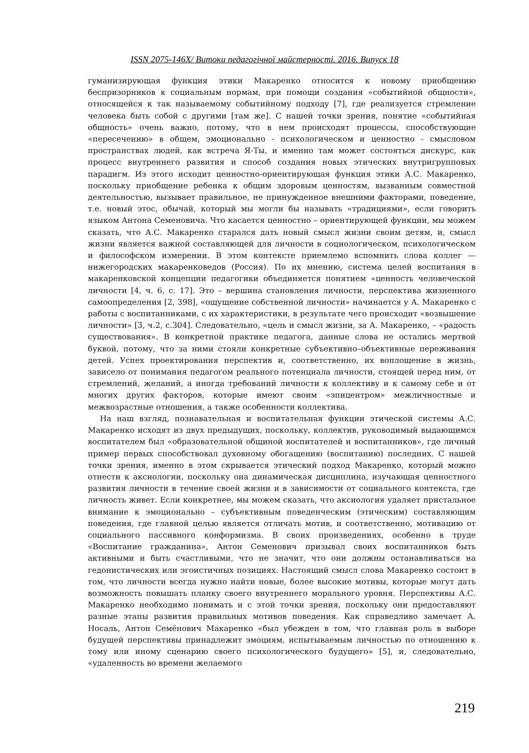ISSN 2075-146X/ Витоки педагогічної майстерності. 2016. Випуск 18
гуманизирующая функция этики Макаренко относится к новому приобщению беспризорников к социальным нормам, при помощи создания «событийной общности», относящейся к так называемому событийному подходу [7], где реализуется стремление человека быть собой с другими [там же]. С нашей точки зрения, понятие «событийная общность» очень важно, потому, что в нем происходят процессы, способствующие «пересечению» в общем, эмоционально - психологическом и ценностно - смысловом пространствах людей, как встреча Я-Ты, и именно там может состояться дискурс, как процесс внутреннего развития и способ создания новых этических внутригрупповых парадигм. Из этого исходит ценностно-ориентирующая функция этики А.С. Макаренко, поскольку приобщение ребенка к общим здоровым ценностям, вызванным совместной деятельностью, вызывает правильное, не принужденное внешними факторами, поведение, т.е. новый этос, обычай, который мы могли бы называть «традициями», если говорить языком Антона Семеновича. Что касается ценностно – ориентирующей функции, мы можем сказать, что А.С. Макаренко старался дать новый смысл жизни своим детям, и, смысл жизни является важной составляющей для личности в социологическом, психологическом и философском измерении. В этом контексте приемлемо вспомнить слова коллег — нижегородских макаренковедов (Россия). По их мнению, система целей воспитания в макаренковской концепции педагогики объединяется понятием «ценность человеческой личности [4, ч. 6, с. 17]. Это – вершина становления личности, перспектива жизненного самоопределения [2, 398], «ощущение собственной личности» начинается у А. Макаренко с работы с воспитанниками, с их характеристики, в результате чего происходит «возвышение личности» [3, ч.2, с.304]. Следовательно, «цель и смысл жизни, за А. Макаренко, – «радость существования». В конкретной практике педагога, данные слова не остались мертвой буквой, потому, что за ними стояли конкретные субъективно–объективные переживания детей. Успех проектирования перспектив и, соответственно, их воплощение в жизнь, зависело от понимания педагогом реального потенциала личности, стоящей перед ним, от стремлений, желаний, а иногда требований личности к коллективу и к самому себе и от многих других факторов, которые имеют своим «эпицентром» межличностные и межвозрастные отношения, а также особенности коллектива.
На наш взгляд, познавательная и воспитательная функции этической системы А.С. Макаренко исходят из двух предыдущих, поскольку, коллектив, руководимый выдающимся воспитателем был «образовательной общиной воспитателей и воспитанников», где личный пример первых способствовал духовному обогащению (воспитанию) последних. С нашей точки зрения, именно в этом скрывается этический подход Макаренко, который можно отнести к аксиологии, поскольку она динамическая дисциплина, изучающая ценностного развития личности в течение своей жизни и в зависимости от социального контекста, где личность живет. Если конкретнее, мы можем сказать, что аксиология удаляет пристальное внимание к эмоционально – субъективным поведенческим (этическим) составляющим поведения, где главной целью является отличать мотив, и соответственно, мотивацию от социального пассивного конформизма. В своих произведениях, особенно в труде «Воспитание гражданина», Антон Семенович призывал своих воспитанников быть активными и быть счастливыми, что не значит, что они должны останавливаться на гедонистических или эгоистичных позициях. Настоящий смысл слова Макаренко состоит в том, что личности всегда нужно найти новые, более высокие мотивы, которые могут дать возможность повышать планку своего внутреннего морального уровня. Перспективы А.С. Макаренко необходимо понимать и с этой точки зрения, поскольку они предоставляют разные этапы развития правильных мотивов поведения. Как справедливо замечает А. Носаль, Антон Семёнович Макаренко «был убежден в том, что главная роль в выборе будущей перспективы принадлежит эмоциям, испытываемым личностью по отношению к тому или иному сценарию своего психологического будущего» [5], и, следовательно, «удаленность во времени желаемого
219